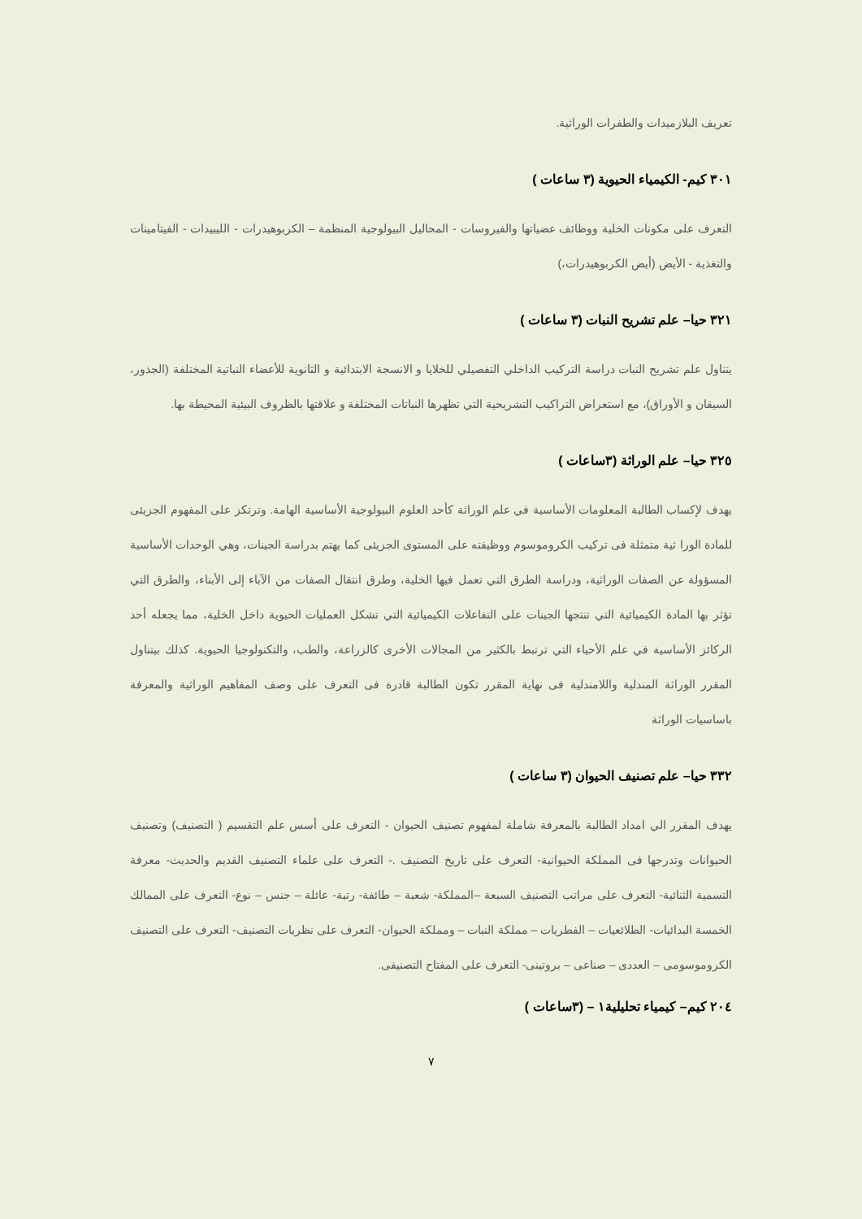تعريف البلازميدات والطفرات الوراثية.
٣٠١ كيم- الكيمياء الحيوية (٣ ساعات )
التعرف على مكونات الخلية ووظائف عضياتها والفيروسات - المحاليل البيولوجية المنظمة – الكربوهيدرات - الليبيدات - الفيتامينات والتغذية - الأيض (أيض الكربوهيدرات،)
٣٢١ حيا– علم تشريح النبات (٣ ساعات )
يتناول علم تشريح النبات دراسة التركيب الداخلي التفصيلي للخلايا و الانسجة الابتدائية و الثانوية للأعضاء النباتية المختلفة (الجذور، السيقان و الأوراق)، مع استعراض التراكيب التشريحية التي تظهرها النباتات المختلفة و علاقتها بالظروف البيئية المحيطة بها.
٣٢٥ حيا– علم الوراثة (٣ساعات )
يهدف لإكساب الطالبة المعلومات الأساسية في علم الوراثة كأحد العلوم البيولوجية الأساسية الهامة. وترتكز على المفهوم الجزيئى للمادة الورا ثية متمثلة فى تركيب الكروموسوم ووظيفته على المستوى الجزيئى كما يهتم بدراسة الجينات، وهي الوحدات الأساسية المسؤولة عن الصفات الوراثية، ودراسة الطرق التي تعمل فيها الخلية، وطرق انتقال الصفات من الآباء إلى الأبناء، والطرق التي تؤثر بها المادة الكيميائية التي تنتجها الجينات على التفاعلات الكيميائية التي تشكل العمليات الحيوية داخل الخلية، مما يجعله أحد الركائز الأساسية في علم الأحياء التي ترتبط بالكثير من المجالات الأخرى كالزراعة، والطب، والتكنولوجيا الحيوية. كذلك بيتناول المقرر الوراثة المندلية واللامندلية فى نهاية المقرر تكون الطالبة قادرة فى التعرف على وصف المفاهيم الوراثية والمعرفة باساسيات الوراثة
٣٣٢ حيا– علم تصنيف الحيوان (٣ ساعات )
يهدف المقرر الي امداد الطالبة بالمعرفة شاملة لمفهوم تصنيف الحيوان - التعرف على أسس علم التقسيم ( التصنيف) وتصنيف الحيوانات وتدرجها فى المملكة الحيوانية- التعرف على تاريخ التصنيف .- التعرف على علماء التصنيف القديم والحديث- معرفة التسمية الثنائية- التعرف على مراتب التصنيف السبعة –المملكة- شعبة – طائفة- رتبة- عائلة – جنس – نوع- التعرف على الممالك الخمسة البدائيات- الطلائعيات – الفطريات – مملكة النبات – ومملكة الحيوان- التعرف على نظريات التصنيف- التعرف على التصنيف الكروموسومى – العددى – صناعى – بروتينى- التعرف على المفتاح التصنيفى.
٢٠٤ كيم– كيمياء تحليلية١ – (٣ساعات )
٧